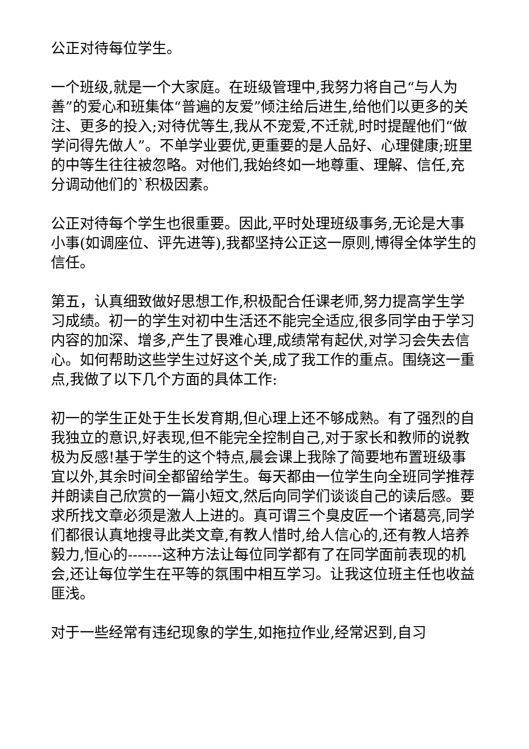公正对待每位学生。
一个班级,就是一个大家庭。在班级管理中,我努力将自己“与人为善”的爱心和班集体“普遍的友爱”倾注给后进生,给他们以更多的关注、更多的投入;对待优等生,我从不宠爱,不迁就,时时提醒他们“做学问得先做人”。不单学业要优,更重要的是人品好、心理健康;班里的中等生往往被忽略。对他们,我始终如一地尊重、理解、信任,充分调动他们的`积极因素。
公正对待每个学生也很重要。因此,平时处理班级事务,无论是大事小事(如调座位、评先进等),我都坚持公正这一原则,博得全体学生的信任。
第五，认真细致做好思想工作,积极配合任课老师,努力提高学生学习成绩。初一的学生对初中生活还不能完全适应,很多同学由于学习内容的加深、增多,产生了畏难心理,成绩常有起伏,对学习会失去信心。如何帮助这些学生过好这个关,成了我工作的重点。围绕这一重点,我做了以下几个方面的具体工作:
初一的学生正处于生长发育期,但心理上还不够成熟。有了强烈的自我独立的意识,好表现,但不能完全控制自己,对于家长和教师的说教极为反感!基于学生的这个特点,晨会课上我除了简要地布置班级事宜以外,其余时间全都留给学生。每天都由一位学生向全班同学推荐并朗读自己欣赏的一篇小短文,然后向同学们谈谈自己的读后感。要求所找文章必须是激人上进的。真可谓三个臭皮匠一个诸葛亮,同学们都很认真地搜寻此类文章,有教人惜时,给人信心的,还有教人培养毅力,恒心的-------这种方法让每位同学都有了在同学面前表现的机会,还让每位学生在平等的氛围中相互学习。让我这位班主任也收益匪浅。
对于一些经常有违纪现象的学生,如拖拉作业,经常迟到,自习